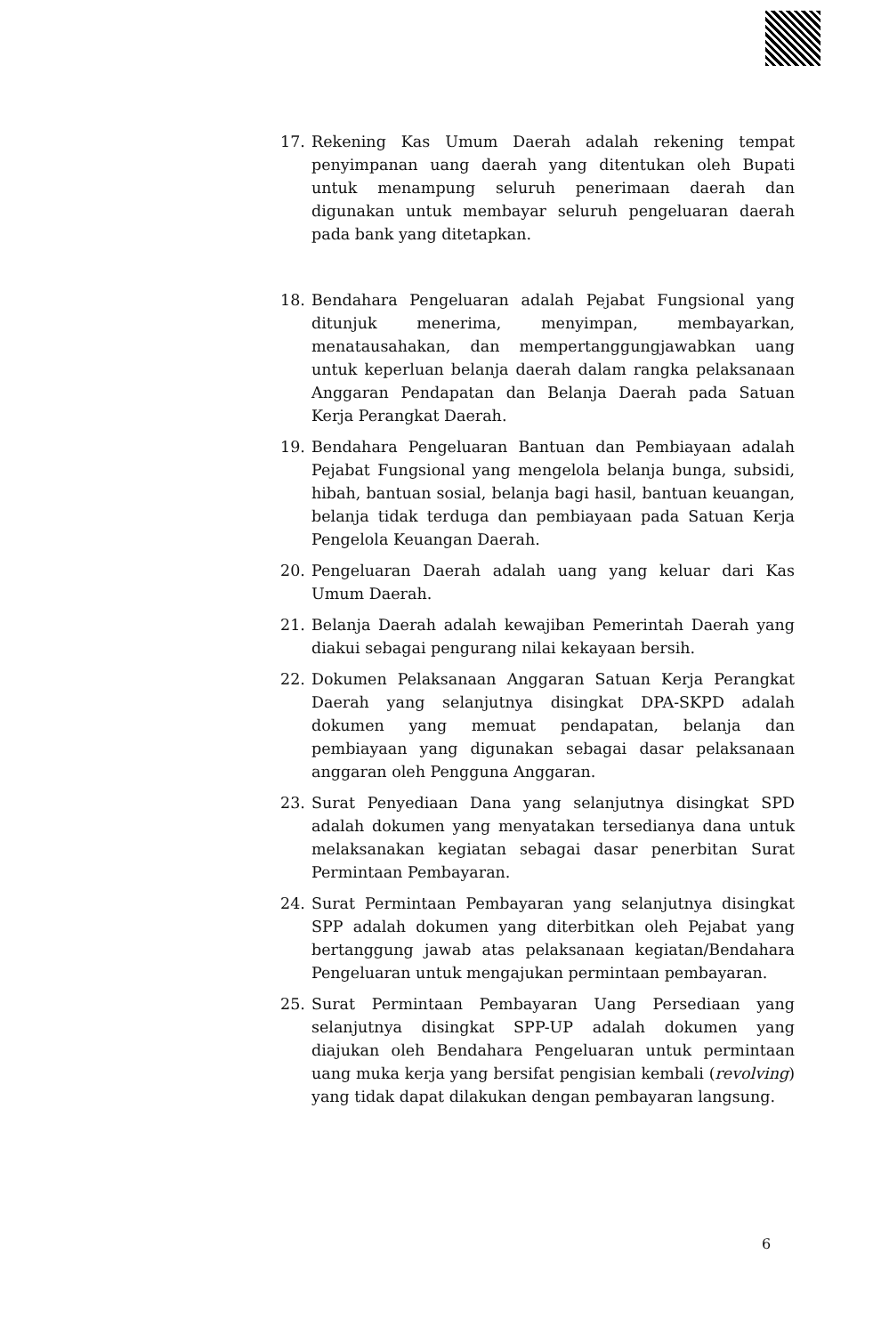17. Rekening Kas Umum Daerah adalah rekening tempat penyimpanan uang daerah yang ditentukan oleh Bupati untuk menampung seluruh penerimaan daerah dan digunakan untuk membayar seluruh pengeluaran daerah pada bank yang ditetapkan.
18. Bendahara Pengeluaran adalah Pejabat Fungsional yang ditunjuk menerima, menyimpan, membayarkan, menatausahakan, dan mempertanggungjawabkan uang untuk keperluan belanja daerah dalam rangka pelaksanaan Anggaran Pendapatan dan Belanja Daerah pada Satuan Kerja Perangkat Daerah.
19. Bendahara Pengeluaran Bantuan dan Pembiayaan adalah Pejabat Fungsional yang mengelola belanja bunga, subsidi, hibah, bantuan sosial, belanja bagi hasil, bantuan keuangan, belanja tidak terduga dan pembiayaan pada Satuan Kerja Pengelola Keuangan Daerah.
20. Pengeluaran Daerah adalah uang yang keluar dari Kas Umum Daerah.
21. Belanja Daerah adalah kewajiban Pemerintah Daerah yang diakui sebagai pengurang nilai kekayaan bersih.
22. Dokumen Pelaksanaan Anggaran Satuan Kerja Perangkat Daerah yang selanjutnya disingkat DPA-SKPD adalah dokumen yang memuat pendapatan, belanja dan pembiayaan yang digunakan sebagai dasar pelaksanaan anggaran oleh Pengguna Anggaran.
23. Surat Penyediaan Dana yang selanjutnya disingkat SPD adalah dokumen yang menyatakan tersedianya dana untuk melaksanakan kegiatan sebagai dasar penerbitan Surat Permintaan Pembayaran.
24. Surat Permintaan Pembayaran yang selanjutnya disingkat SPP adalah dokumen yang diterbitkan oleh Pejabat yang bertanggung jawab atas pelaksanaan kegiatan/Bendahara Pengeluaran untuk mengajukan permintaan pembayaran.
25. Surat Permintaan Pembayaran Uang Persediaan yang selanjutnya disingkat SPP-UP adalah dokumen yang diajukan oleh Bendahara Pengeluaran untuk permintaan uang muka kerja yang bersifat pengisian kembali (revolving) yang tidak dapat dilakukan dengan pembayaran langsung.
6